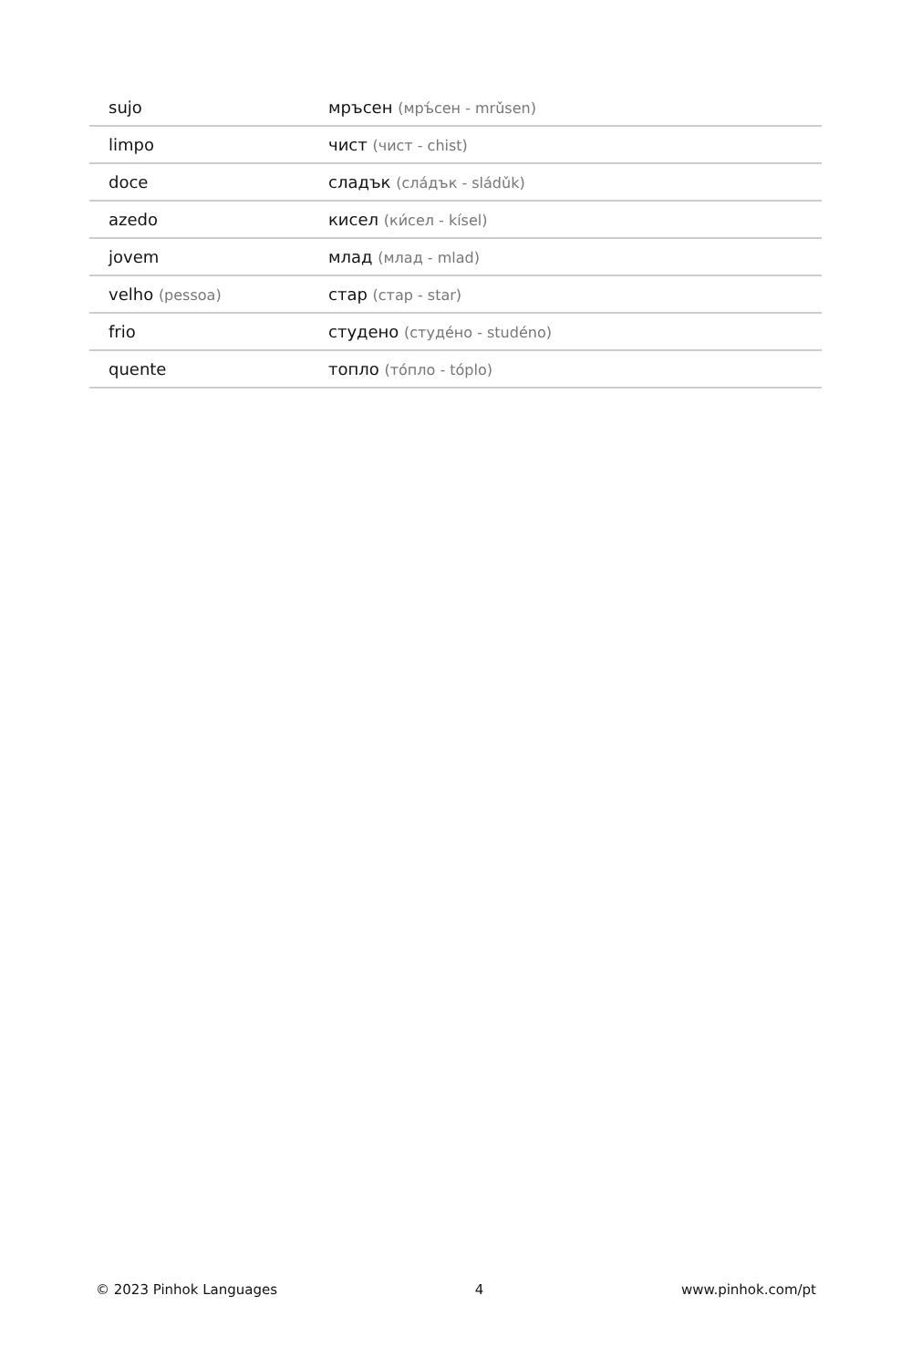| sujo | мръсен (мръ́сен - mrǔsen) |
| limpo | чист (чист - chist) |
| doce | сладък (сла́дък - sládǔk) |
| azedo | кисел (ки́сел - kísel) |
| jovem | млад (млад - mlad) |
| velho (pessoa) | стар (стар - star) |
| frio | студено (студе́но - studéno) |
| quente | топло (то́пло - tóplo) |
© 2023 Pinhok Languages 4 www.pinhok.com/pt